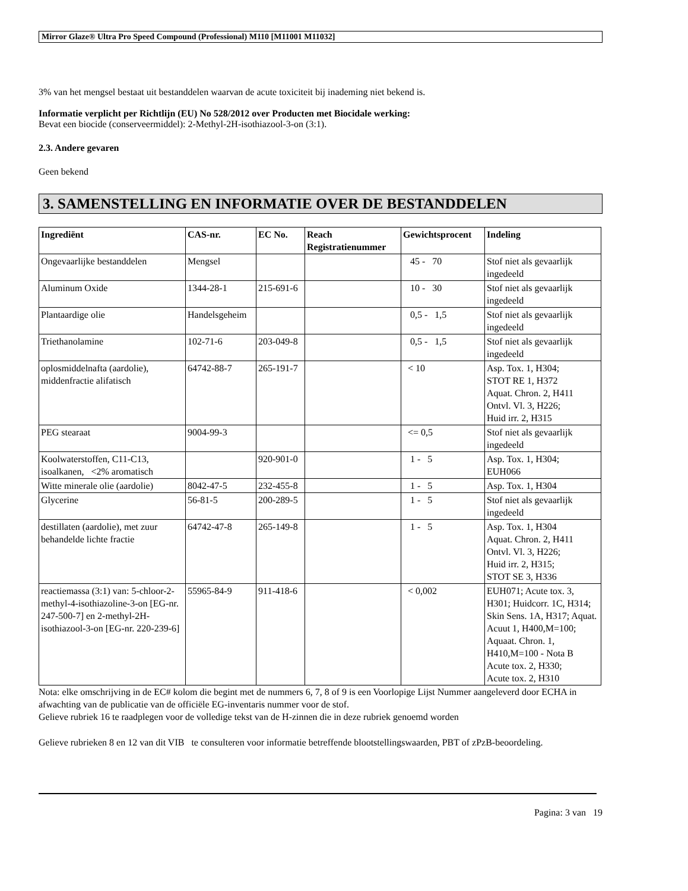Mirror Glaze® Ultra Pro Speed Compound (Professional) M110 [M11001 M11032]
3% van het mengsel bestaat uit bestanddelen waarvan de acute toxiciteit bij inademing niet bekend is.
Informatie verplicht per Richtlijn (EU) No 528/2012 over Producten met Biocidale werking:
Bevat een biocide (conserveermiddel): 2-Methyl-2H-isothiazool-3-on (3:1).
2.3. Andere gevaren
Geen bekend
3. SAMENSTELLING EN INFORMATIE OVER DE BESTANDDELEN
| Ingrediënt | CAS-nr. | EC No. | Reach Registratienummer | Gewichtsprocent | Indeling |
| --- | --- | --- | --- | --- | --- |
| Ongevaarlijke bestanddelen | Mengsel | | | 45 - 70 | Stof niet als gevaarlijk ingedeeld |
| Aluminum Oxide | 1344-28-1 | 215-691-6 | | 10 - 30 | Stof niet als gevaarlijk ingedeeld |
| Plantaardige olie | Handelsgeheim | | | 0,5 - 1,5 | Stof niet als gevaarlijk ingedeeld |
| Triethanolamine | 102-71-6 | 203-049-8 | | 0,5 - 1,5 | Stof niet als gevaarlijk ingedeeld |
| oplosmiddelnafta (aardolie), middenfractie alifatisch | 64742-88-7 | 265-191-7 | | < 10 | Asp. Tox. 1, H304; STOT RE 1, H372 Aquat. Chron. 2, H411 Ontvl. Vl. 3, H226; Huid irr. 2, H315 |
| PEG stearaat | 9004-99-3 | | | <= 0,5 | Stof niet als gevaarlijk ingedeeld |
| Koolwaterstoffen, C11-C13, isoalkanen, <2% aromatisch | | 920-901-0 | | 1 - 5 | Asp. Tox. 1, H304; EUH066 |
| Witte minerale olie (aardolie) | 8042-47-5 | 232-455-8 | | 1 - 5 | Asp. Tox. 1, H304 |
| Glycerine | 56-81-5 | 200-289-5 | | 1 - 5 | Stof niet als gevaarlijk ingedeeld |
| destillaten (aardolie), met zuur behandelde lichte fractie | 64742-47-8 | 265-149-8 | | 1 - 5 | Asp. Tox. 1, H304 Aquat. Chron. 2, H411 Ontvl. Vl. 3, H226; Huid irr. 2, H315; STOT SE 3, H336 |
| reactiemassa (3:1) van: 5-chloor-2-methyl-4-isothiazoline-3-on [EG-nr. 247-500-7] en 2-methyl-2H-isothiazool-3-on [EG-nr. 220-239-6] | 55965-84-9 | 911-418-6 | | < 0,002 | EUH071; Acute tox. 3, H301; Huidcorr. 1C, H314; Skin Sens. 1A, H317; Aquat. Acuut 1, H400,M=100; Aquaat. Chron. 1, H410,M=100 - Nota B Acute tox. 2, H330; Acute tox. 2, H310 |
Nota: elke omschrijving in de EC# kolom die begint met de nummers 6, 7, 8 of 9 is een Voorlopige Lijst Nummer aangeleverd door ECHA in afwachting van de publicatie van de officiële EG-inventaris nummer voor de stof.
Gelieve rubriek 16 te raadplegen voor de volledige tekst van de H-zinnen die in deze rubriek genoemd worden
Gelieve rubrieken 8 en 12 van dit VIB te consulteren voor informatie betreffende blootstellingswaarden, PBT of zPzB-beoordeling.
Pagina: 3 van 19